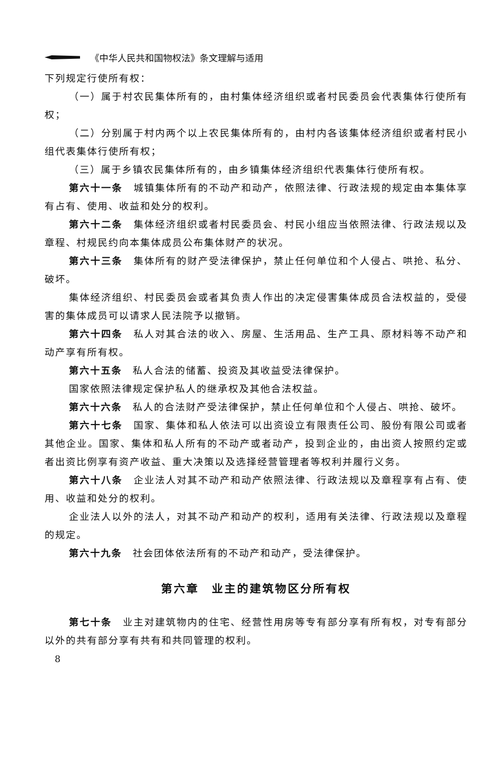《中华人民共和国物权法》条文理解与适用
下列规定行使所有权：
（一）属于村农民集体所有的，由村集体经济组织或者村民委员会代表集体行使所有权；
（二）分别属于村内两个以上农民集体所有的，由村内各该集体经济组织或者村民小组代表集体行使所有权；
（三）属于乡镇农民集体所有的，由乡镇集体经济组织代表集体行使所有权。
第六十一条　城镇集体所有的不动产和动产，依照法律、行政法规的规定由本集体享有占有、使用、收益和处分的权利。
第六十二条　集体经济组织或者村民委员会、村民小组应当依照法律、行政法规以及章程、村规民约向本集体成员公布集体财产的状况。
第六十三条　集体所有的财产受法律保护，禁止任何单位和个人侵占、哄抢、私分、破坏。
集体经济组织、村民委员会或者其负责人作出的决定侵害集体成员合法权益的，受侵害的集体成员可以请求人民法院予以撤销。
第六十四条　私人对其合法的收入、房屋、生活用品、生产工具、原材料等不动产和动产享有所有权。
第六十五条　私人合法的储蓄、投资及其收益受法律保护。
国家依照法律规定保护私人的继承权及其他合法权益。
第六十六条　私人的合法财产受法律保护，禁止任何单位和个人侵占、哄抢、破坏。
第六十七条　国家、集体和私人依法可以出资设立有限责任公司、股份有限公司或者其他企业。国家、集体和私人所有的不动产或者动产，投到企业的，由出资人按照约定或者出资比例享有资产收益、重大决策以及选择经营管理者等权利并履行义务。
第六十八条　企业法人对其不动产和动产依照法律、行政法规以及章程享有占有、使用、收益和处分的权利。
企业法人以外的法人，对其不动产和动产的权利，适用有关法律、行政法规以及章程的规定。
第六十九条　社会团体依法所有的不动产和动产，受法律保护。
第六章　业主的建筑物区分所有权
第七十条　业主对建筑物内的住宅、经营性用房等专有部分享有所有权，对专有部分以外的共有部分享有共有和共同管理的权利。
8